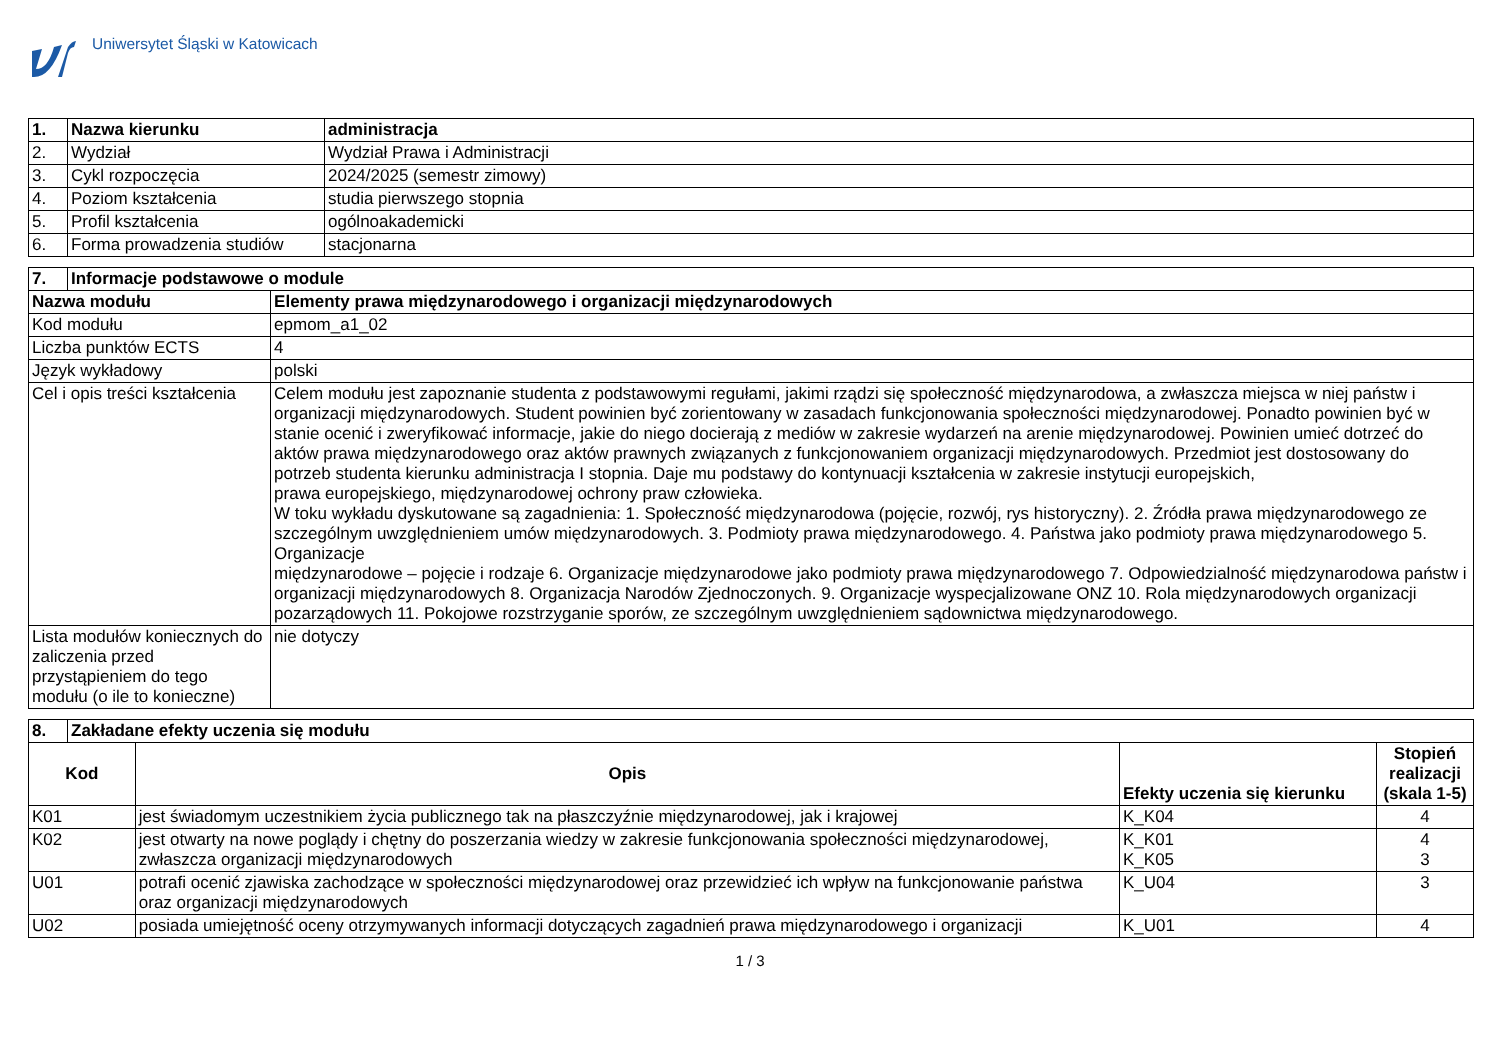Uniwersytet Śląski w Katowicach
| 1. | Nazwa kierunku | administracja |
| 2. | Wydział | Wydział Prawa i Administracji |
| 3. | Cykl rozpoczęcia | 2024/2025 (semestr zimowy) |
| 4. | Poziom kształcenia | studia pierwszego stopnia |
| 5. | Profil kształcenia | ogólnoakademicki |
| 6. | Forma prowadzenia studiów | stacjonarna |
| 7. | Informacje podstawowe o module | |
| Nazwa modułu | | Elementy prawa międzynarodowego i organizacji międzynarodowych |
| Kod modułu | | epmom_a1_02 |
| Liczba punktów ECTS | | 4 |
| Język wykładowy | | polski |
| Cel i opis treści kształcenia | | Celem modułu jest zapoznanie studenta z podstawowymi regułami, jakimi rządzi się społeczność międzynarodowa, a zwłaszcza miejsca w niej państw i organizacji międzynarodowych. Student powinien być zorientowany w zasadach funkcjonowania społeczności międzynarodowej. Ponadto powinien być w stanie ocenić i zweryfikować informacje, jakie do niego docierają z mediów w zakresie wydarzeń na arenie międzynarodowej. Powinien umieć dotrzeć do aktów prawa międzynarodowego oraz aktów prawnych związanych z funkcjonowaniem organizacji międzynarodowych. Przedmiot jest dostosowany do potrzeb studenta kierunku administracja I stopnia. Daje mu podstawy do kontynuacji kształcenia w zakresie instytucji europejskich, prawa europejskiego, międzynarodowej ochrony praw człowieka. W toku wykładu dyskutowane są zagadnienia: 1. Społeczność międzynarodowa (pojęcie, rozwój, rys historyczny). 2. Źródła prawa międzynarodowego ze szczególnym uwzględnieniem umów międzynarodowych. 3. Podmioty prawa międzynarodowego. 4. Państwa jako podmioty prawa międzynarodowego 5. Organizacje międzynarodowe – pojęcie i rodzaje 6. Organizacje międzynarodowe jako podmioty prawa międzynarodowego 7. Odpowiedzialność międzynarodowa państw i organizacji międzynarodowych 8. Organizacja Narodów Zjednoczonych. 9. Organizacje wyspecjalizowane ONZ 10. Rola międzynarodowych organizacji pozarządowych 11. Pokojowe rozstrzyganie sporów, ze szczególnym uwzględnieniem sądownictwa międzynarodowego. |
| Lista modułów koniecznych do zaliczenia przed przystąpieniem do tego modułu (o ile to konieczne) | | nie dotyczy |
| 8. | Zakładane efekty uczenia się modułu | | | |
| Kod | | Opis | Efekty uczenia się kierunku | Stopień realizacji (skala 1-5) |
| K01 | | jest świadomym uczestnikiem życia publicznego tak na płaszczyźnie międzynarodowej, jak i krajowej | K_K04 | 4 |
| K02 | | jest otwarty na nowe poglądy i chętny do poszerzania wiedzy w zakresie funkcjonowania społeczności międzynarodowej, zwłaszcza organizacji międzynarodowych | K_K01 K_K05 | 4 3 |
| U01 | | potrafi ocenić zjawiska zachodzące w społeczności międzynarodowej oraz przewidzieć ich wpływ na funkcjonowanie państwa oraz organizacji międzynarodowych | K_U04 | 3 |
| U02 | | posiada umiejętność oceny otrzymywanych informacji dotyczących zagadnień prawa międzynarodowego i organizacji | K_U01 | 4 |
1 / 3